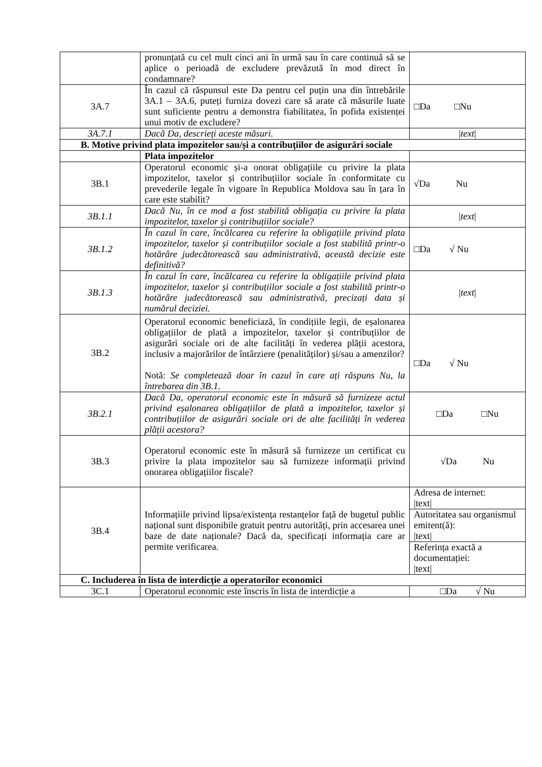| | pronunțată cu cel mult cinci ani în urmă sau în care continuă să se aplice o perioadă de excludere prevăzută în mod direct în condamnare? | |
| 3A.7 | În cazul că răspunsul este Da pentru cel puțin una din întrebările 3A.1 – 3A.6, puteți furniza dovezi care să arate că măsurile luate sunt suficiente pentru a demonstra fiabilitatea, în pofida existenței unui motiv de excludere? | □Da □Nu |
| 3A.7.1 | Dacă Da, descrieți aceste măsuri. | / text / |
| B. Motive privind plata impozitelor sau/și a contribuțiilor de asigurări sociale | | |
| | Plata impozitelor | |
| 3B.1 | Operatorul economic și-a onorat obligațiile cu privire la plata impozitelor, taxelor și contribuțiilor sociale în conformitate cu prevederile legale în vigoare în Republica Moldova sau în țara în care este stabilit? | √Da Nu |
| 3B.1.1 | Dacă Nu, în ce mod a fost stabilită obligația cu privire la plata impozitelor, taxelor și contribuțiilor sociale? | / text / |
| 3B.1.2 | În cazul în care, încălcarea cu referire la obligațiile privind plata impozitelor, taxelor și contribuțiilor sociale a fost stabilită printr-o hotărâre judecătorească sau administrativă, această decizie este definitivă? | □Da √ Nu |
| 3B.1.3 | În cazul în care, încălcarea cu referire la obligațiile privind plata impozitelor, taxelor și contribuțiilor sociale a fost stabilită printr-o hotărâre judecătorească sau administrativă, precizați data și numărul deciziei. | / text / |
| 3B.2 | Operatorul economic beneficiază, în condițiile legii, de eșalonarea obligațiilor de plată a impozitelor, taxelor și contribuțiilor de asigurări sociale ori de alte facilități în vederea plății acestora, inclusiv a majorărilor de întârziere (penalităților) și/sau a amenzilor? Notă: Se completează doar în cazul în care ați răspuns Nu, la întrebarea din 3B.1. | □Da √ Nu |
| 3B.2.1 | Dacă Da, operatorul economic este în măsură să furnizeze actul privind eșalonarea obligațiilor de plată a impozitelor, taxelor și contribuțiilor de asigurări sociale ori de alte facilități în vederea plății acestora? | □Da □Nu |
| 3B.3 | Operatorul economic este în măsură să furnizeze un certificat cu privire la plata impozitelor sau să furnizeze informații privind onorarea obligațiilor fiscale? | √Da Nu |
| 3B.4 | Informațiile privind lipsa/existența restanțelor față de bugetul public național sunt disponibile gratuit pentru autorități, prin accesarea unei baze de date naționale? Dacă da, specificați informația care ar permite verificarea. | Adresa de internet: /text/ |
| | | Autoritatea sau organismul emitent(ă): /text/ |
| | | Referința exactă a documentației: /text/ |
| C. Includerea în lista de interdicție a operatorilor economici | | |
| 3C.1 | Operatorul economic este înscris în lista de interdicție a | □Da √ Nu |